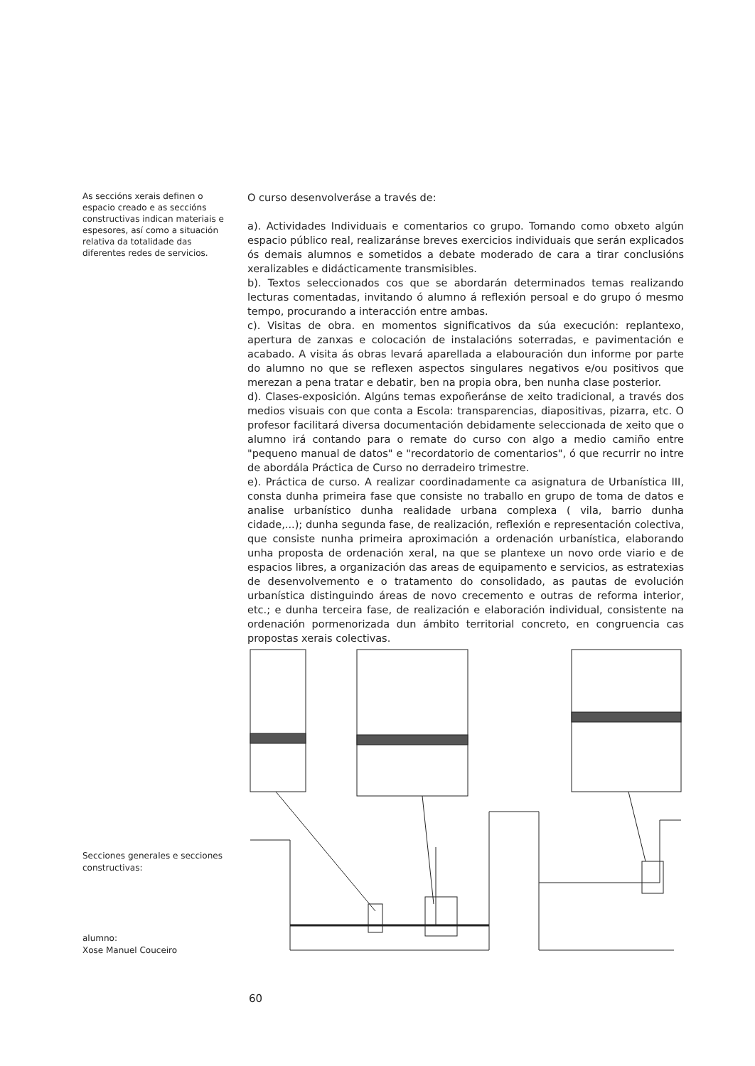As seccións xerais definen o espacio creado e as seccións constructivas indican materiais e espesores, así como a situación relativa da totalidade das diferentes redes de servicios.
O curso desenvolveráse a través de:
a). Actividades Individuais e comentarios co grupo. Tomando como obxeto algún espacio público real, realizaránse breves exercicios individuais que serán explicados ós demais alumnos e sometidos a debate moderado de cara a tirar conclusións xeralizables e didácticamente transmisibles.
b). Textos seleccionados cos que se abordarán determinados temas realizando lecturas comentadas, invitando ó alumno á reflexión persoal e do grupo ó mesmo tempo, procurando a interacción entre ambas.
c). Visitas de obra. en momentos significativos da súa execución: replantexo, apertura de zanxas e colocación de instalacións soterradas, e pavimentación e acabado. A visita ás obras levará aparellada a elabouración dun informe por parte do alumno no que se reflexen aspectos singulares negativos e/ou positivos que merezan a pena tratar e debatir, ben na propia obra, ben nunha clase posterior.
d). Clases-exposición. Algúns temas expoñeránse de xeito tradicional, a través dos medios visuais con que conta a Escola: transparencias, diapositivas, pizarra, etc. O profesor facilitará diversa documentación debidamente seleccionada de xeito que o alumno irá contando para o remate do curso con algo a medio camiño entre "pequeno manual de datos" e "recordatorio de comentarios", ó que recurrir no intre de abordála Práctica de Curso no derradeiro trimestre.
e). Práctica de curso. A realizar coordinadamente ca asignatura de Urbanística III, consta dunha primeira fase que consiste no traballo en grupo de toma de datos e analise urbanístico dunha realidade urbana complexa ( vila, barrio dunha cidade,...); dunha segunda fase, de realización, reflexión e representación colectiva, que consiste nunha primeira aproximación a ordenación urbanística, elaborando unha proposta de ordenación xeral, na que se plantexe un novo orde viario e de espacios libres, a organización das areas de equipamento e servicios, as estratexias de desenvolvemento e o tratamento do consolidado, as pautas de evolución urbanística distinguindo áreas de novo crecemento e outras de reforma interior, etc.; e dunha terceira fase, de realización e elaboración individual, consistente na ordenación pormenorizada dun ámbito territorial concreto, en congruencia cas propostas xerais colectivas.
Secciones generales e secciones constructivas:
alumno:
Xose Manuel Couceiro
60